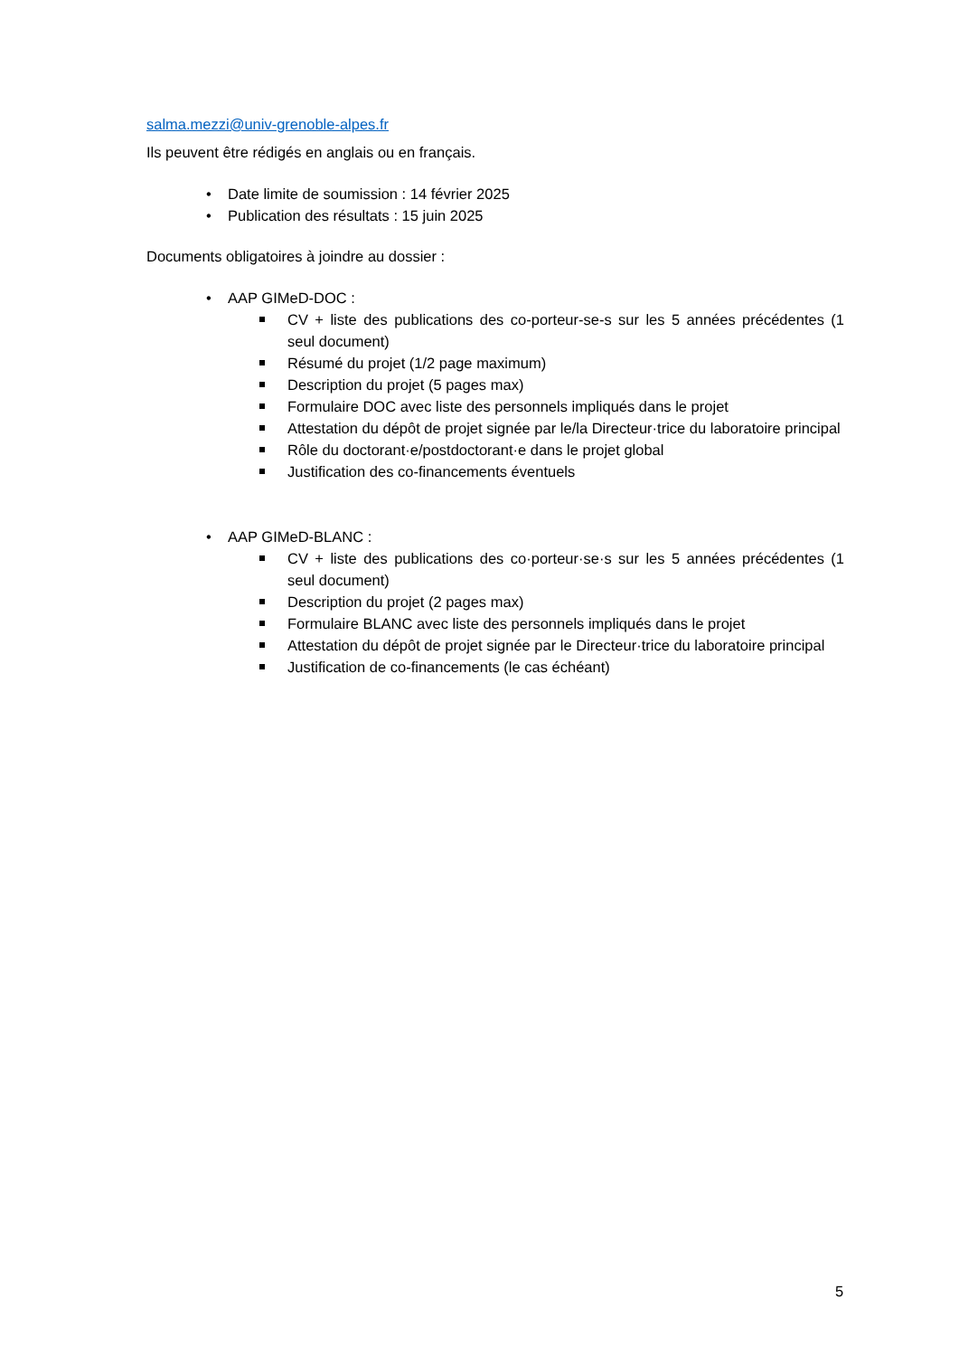salma.mezzi@univ-grenoble-alpes.fr
Ils peuvent être rédigés en anglais ou en français.
• Date limite de soumission : 14 février 2025
• Publication des résultats : 15 juin 2025
Documents obligatoires à joindre au dossier :
• AAP GIMeD-DOC :
CV + liste des publications des co-porteur-se-s sur les 5 années précédentes (1 seul document)
Résumé du projet (1/2 page maximum)
Description du projet (5 pages max)
Formulaire DOC avec liste des personnels impliqués dans le projet
Attestation du dépôt de projet signée par le/la Directeur·trice du laboratoire principal
Rôle du doctorant·e/postdoctorant·e dans le projet global
Justification des co-financements éventuels
• AAP GIMeD-BLANC :
CV + liste des publications des co·porteur·se·s sur les 5 années précédentes (1 seul document)
Description du projet (2 pages max)
Formulaire BLANC avec liste des personnels impliqués dans le projet
Attestation du dépôt de projet signée par le Directeur·trice du laboratoire principal
Justification de co-financements (le cas échéant)
5